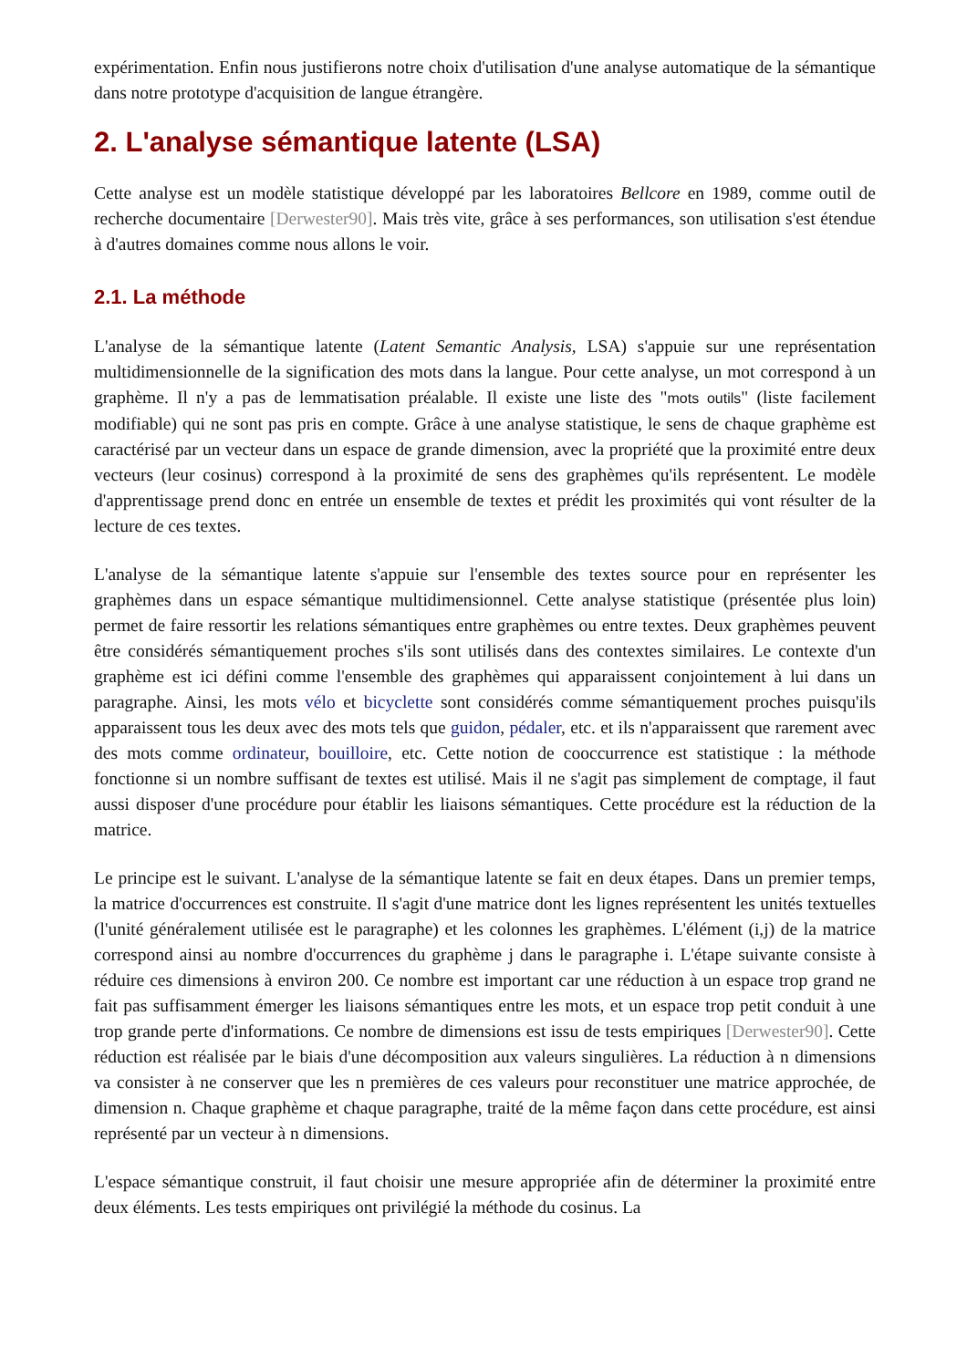expérimentation. Enfin nous justifierons notre choix d'utilisation d'une analyse automatique de la sémantique dans notre prototype d'acquisition de langue étrangère.
2. L'analyse sémantique latente (LSA)
Cette analyse est un modèle statistique développé par les laboratoires Bellcore en 1989, comme outil de recherche documentaire [Derwester90]. Mais très vite, grâce à ses performances, son utilisation s'est étendue à d'autres domaines comme nous allons le voir.
2.1. La méthode
L'analyse de la sémantique latente (Latent Semantic Analysis, LSA) s'appuie sur une représentation multidimensionnelle de la signification des mots dans la langue. Pour cette analyse, un mot correspond à un graphème. Il n'y a pas de lemmatisation préalable. Il existe une liste des "mots outils" (liste facilement modifiable) qui ne sont pas pris en compte. Grâce à une analyse statistique, le sens de chaque graphème est caractérisé par un vecteur dans un espace de grande dimension, avec la propriété que la proximité entre deux vecteurs (leur cosinus) correspond à la proximité de sens des graphèmes qu'ils représentent. Le modèle d'apprentissage prend donc en entrée un ensemble de textes et prédit les proximités qui vont résulter de la lecture de ces textes.
L'analyse de la sémantique latente s'appuie sur l'ensemble des textes source pour en représenter les graphèmes dans un espace sémantique multidimensionnel. Cette analyse statistique (présentée plus loin) permet de faire ressortir les relations sémantiques entre graphèmes ou entre textes. Deux graphèmes peuvent être considérés sémantiquement proches s'ils sont utilisés dans des contextes similaires. Le contexte d'un graphème est ici défini comme l'ensemble des graphèmes qui apparaissent conjointement à lui dans un paragraphe. Ainsi, les mots vélo et bicyclette sont considérés comme sémantiquement proches puisqu'ils apparaissent tous les deux avec des mots tels que guidon, pédaler, etc. et ils n'apparaissent que rarement avec des mots comme ordinateur, bouilloire, etc. Cette notion de cooccurrence est statistique : la méthode fonctionne si un nombre suffisant de textes est utilisé. Mais il ne s'agit pas simplement de comptage, il faut aussi disposer d'une procédure pour établir les liaisons sémantiques. Cette procédure est la réduction de la matrice.
Le principe est le suivant. L'analyse de la sémantique latente se fait en deux étapes. Dans un premier temps, la matrice d'occurrences est construite. Il s'agit d'une matrice dont les lignes représentent les unités textuelles (l'unité généralement utilisée est le paragraphe) et les colonnes les graphèmes. L'élément (i,j) de la matrice correspond ainsi au nombre d'occurrences du graphème j dans le paragraphe i. L'étape suivante consiste à réduire ces dimensions à environ 200. Ce nombre est important car une réduction à un espace trop grand ne fait pas suffisamment émerger les liaisons sémantiques entre les mots, et un espace trop petit conduit à une trop grande perte d'informations. Ce nombre de dimensions est issu de tests empiriques [Derwester90]. Cette réduction est réalisée par le biais d'une décomposition aux valeurs singulières. La réduction à n dimensions va consister à ne conserver que les n premières de ces valeurs pour reconstituer une matrice approchée, de dimension n. Chaque graphème et chaque paragraphe, traité de la même façon dans cette procédure, est ainsi représenté par un vecteur à n dimensions.
L'espace sémantique construit, il faut choisir une mesure appropriée afin de déterminer la proximité entre deux éléments. Les tests empiriques ont privilégié la méthode du cosinus. La